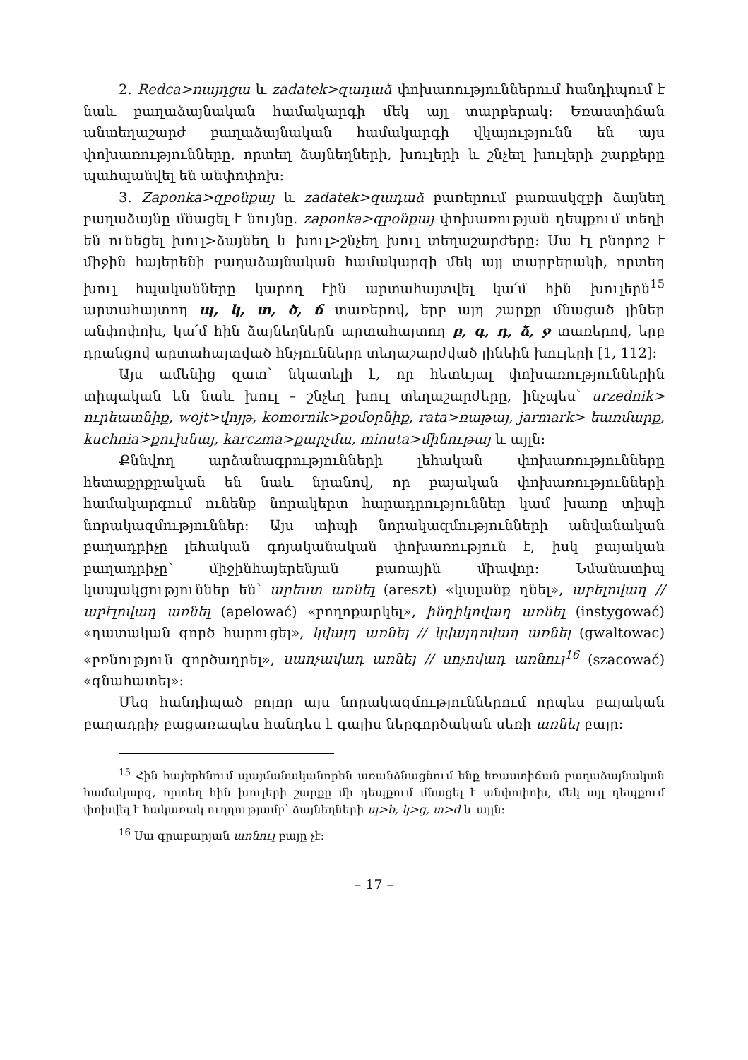2. Redca>ռայդցա և zadatek>զադաձ փոխառություններում հանդիպում է նաև բաղաձայնական համակարգի մեկ այլ տարբերակ: Եռաստիճան անտեղաշարժ բաղաձայնական համակարգի վկայությունն են այս փոխառությունները, որտեղ ձայնեղների, խուլերի և շնչեղ խուլերի շարքերը պահպանվել են անփոփոխ:
3. Zaponka>զբօնքայ և zadatek>զադաձ բառերում բառասկզբի ձայնեղ բաղաձայնը մնացել է նույնը. zaponka>զբօնքայ փոխառության դեպքում տեղի են ունեցել խուլ>ձայնեղ և խուլ>շնչեղ խուլ տեղաշարժերը: Սա էլ բնորոշ է միջին հայերենի բաղաձայնական համակարգի մեկ այլ տարբերակի, որտեղ խուլ հպականները կարող էին արտահայտվել կա՛մ հին խուլերն<sup>15</sup> արտահայտող պ, կ, տ, ծ, ճ տառերով, երբ այդ շարքը մնացած լիներ անփոփոխ, կա՛մ հին ձայնեղներն արտահայտող բ, գ, դ, ձ, ջ տառերով, երբ դրանցով արտահայտված հնչյունները տեղաշարժված լինեին խուլերի [1, 112]:
Այս ամենից զատ՝ նկատելի է, որ հետևյալ փոխառություններին տիպական են նաև խուլ – շնչեղ խուլ տեղաշարժերը, ինչպես՝ urzednik> ուրեատնիք, wojt>վոյթ, komornik>քօմօրնիք, rata>ռաթայ, jarmark> եառմարք, kuchnia>քուխնայ, karczma>քարչմա, minuta>մինութայ և այլն:
Քննվող արձանագրությունների լեհական փոխառությունները հետաքրքրական են նաև նրանով, որ բայական փոխառությունների համակարգում ունենք նորակերտ հարադրություններ կամ խառը տիպի նորակազմություններ: Այս տիպի նորակազմությունների անվանական բաղադրիչը լեհական գոյականական փոխառություն է, իսկ բայական բաղադրիչը՝ միջինհայերենյան բառային միավոր: Նմանատիպ կապակցություններ են՝ արեստ առնել (areszt) «կալանք դնել», աբելովադ // աբէլովադ առնել (apelować) «բողոքարկել», ինդիկովադ առնել (instygować) «դատական գործ հարուցել», կվալդ առնել // կվալդովադ առնել (gwaltowac) «բռնություն գործադրել», սաոչավադ առնել // սոչովադ առնուլ<sup>16</sup> (szacować) «գնահատել»:
Մեզ հանդիպած բոլոր այս նորակազմություններում որպես բայական բաղադրիչ բացառապես հանդես է գալիս ներգործական սեռի առնել բայը:
<sup>15</sup> Հին հայերենում պայմանականորեն առանձնացնում ենք եռաստիճան բաղաձայնական համակարգ, որտեղ հին խուլերի շարքը մի դեպքում մնացել է անփոփոխ, մեկ այլ դեպքում փոխվել է հակառակ ուղղությամբ՝ ձայնեղների պ>b, կ>g, տ>d և այլն:
<sup>16</sup> Սա գրաբարյան առնուլ բայը չէ:
– 17 –